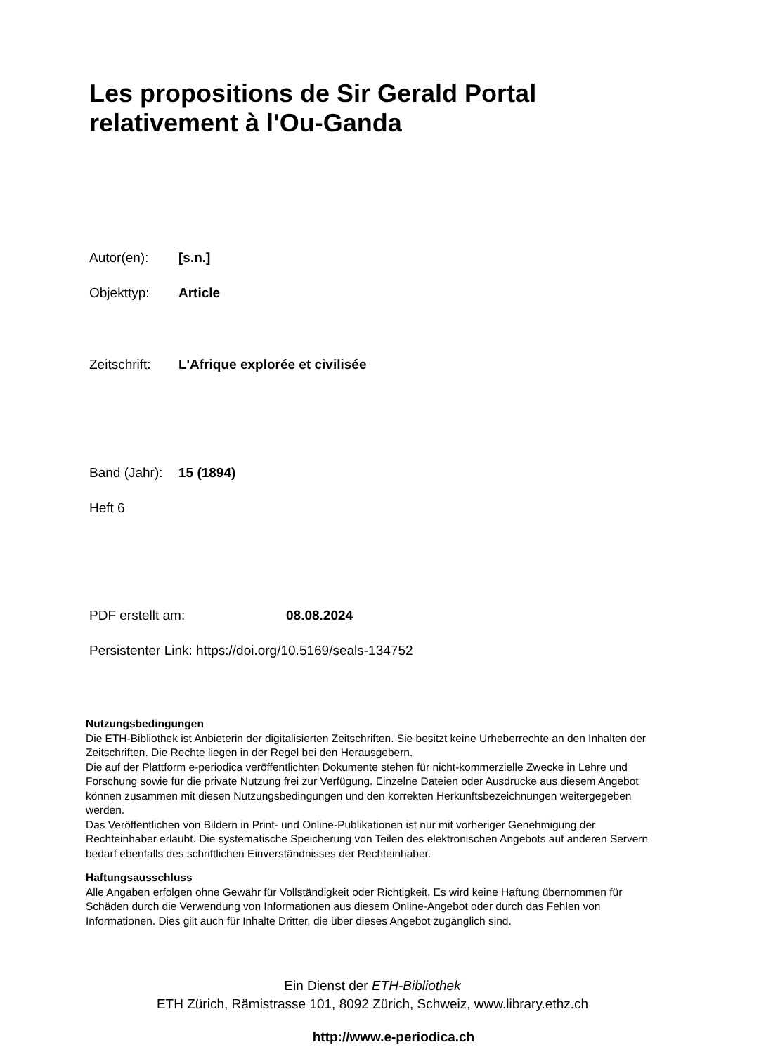Les propositions de Sir Gerald Portal
relativement à l'Ou-Ganda
Autor(en): [s.n.]
Objekttyp: Article
Zeitschrift: L'Afrique explorée et civilisée
Band (Jahr): 15 (1894)
Heft 6
PDF erstellt am: 08.08.2024
Persistenter Link: https://doi.org/10.5169/seals-134752
Nutzungsbedingungen
Die ETH-Bibliothek ist Anbieterin der digitalisierten Zeitschriften. Sie besitzt keine Urheberrechte an den Inhalten der Zeitschriften. Die Rechte liegen in der Regel bei den Herausgebern.
Die auf der Plattform e-periodica veröffentlichten Dokumente stehen für nicht-kommerzielle Zwecke in Lehre und Forschung sowie für die private Nutzung frei zur Verfügung. Einzelne Dateien oder Ausdrucke aus diesem Angebot können zusammen mit diesen Nutzungsbedingungen und den korrekten Herkunftsbezeichnungen weitergegeben werden.
Das Veröffentlichen von Bildern in Print- und Online-Publikationen ist nur mit vorheriger Genehmigung der Rechteinhaber erlaubt. Die systematische Speicherung von Teilen des elektronischen Angebots auf anderen Servern bedarf ebenfalls des schriftlichen Einverständnisses der Rechteinhaber.
Haftungsausschluss
Alle Angaben erfolgen ohne Gewähr für Vollständigkeit oder Richtigkeit. Es wird keine Haftung übernommen für Schäden durch die Verwendung von Informationen aus diesem Online-Angebot oder durch das Fehlen von Informationen. Dies gilt auch für Inhalte Dritter, die über dieses Angebot zugänglich sind.
Ein Dienst der ETH-Bibliothek
ETH Zürich, Rämistrasse 101, 8092 Zürich, Schweiz, www.library.ethz.ch
http://www.e-periodica.ch